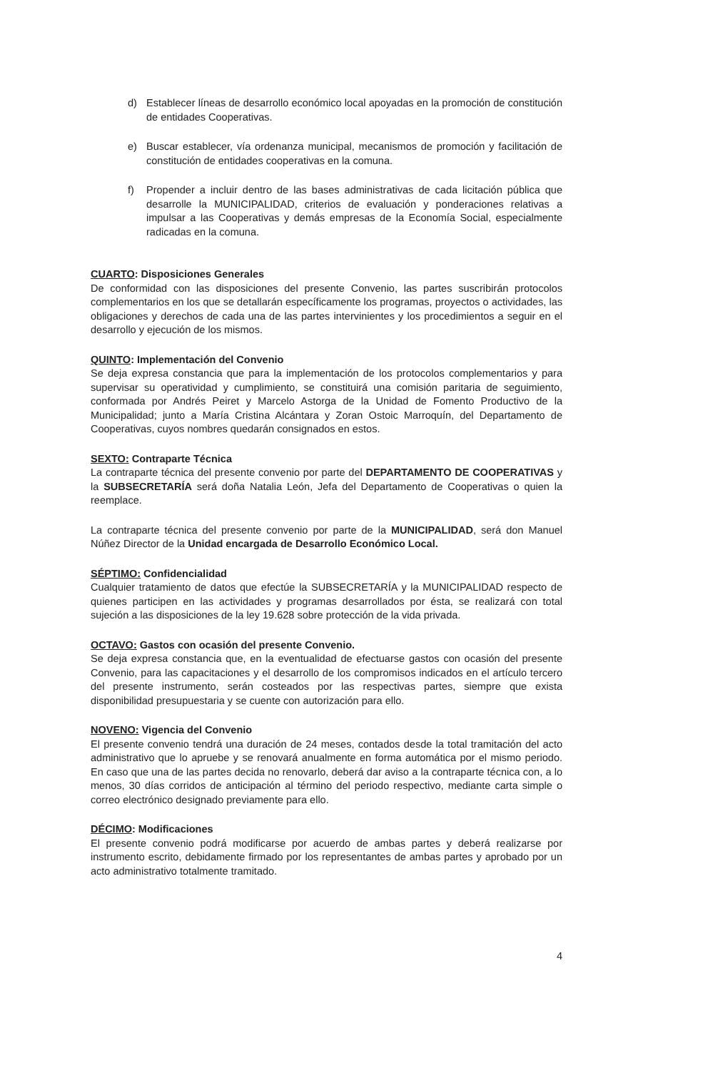d) Establecer líneas de desarrollo económico local apoyadas en la promoción de constitución de entidades Cooperativas.
e) Buscar establecer, vía ordenanza municipal, mecanismos de promoción y facilitación de constitución de entidades cooperativas en la comuna.
f) Propender a incluir dentro de las bases administrativas de cada licitación pública que desarrolle la MUNICIPALIDAD, criterios de evaluación y ponderaciones relativas a impulsar a las Cooperativas y demás empresas de la Economía Social, especialmente radicadas en la comuna.
CUARTO: Disposiciones Generales
De conformidad con las disposiciones del presente Convenio, las partes suscribirán protocolos complementarios en los que se detallarán específicamente los programas, proyectos o actividades, las obligaciones y derechos de cada una de las partes intervinientes y los procedimientos a seguir en el desarrollo y ejecución de los mismos.
QUINTO: Implementación del Convenio
Se deja expresa constancia que para la implementación de los protocolos complementarios y para supervisar su operatividad y cumplimiento, se constituirá una comisión paritaria de seguimiento, conformada por Andrés Peiret y Marcelo Astorga de la Unidad de Fomento Productivo de la Municipalidad; junto a María Cristina Alcántara y Zoran Ostoic Marroquín, del Departamento de Cooperativas, cuyos nombres quedarán consignados en estos.
SEXTO: Contraparte Técnica
La contraparte técnica del presente convenio por parte del DEPARTAMENTO DE COOPERATIVAS y la SUBSECRETARÍA será doña Natalia León, Jefa del Departamento de Cooperativas o quien la reemplace.
La contraparte técnica del presente convenio por parte de la MUNICIPALIDAD, será don Manuel Núñez Director de la Unidad encargada de Desarrollo Económico Local.
SÉPTIMO: Confidencialidad
Cualquier tratamiento de datos que efectúe la SUBSECRETARÍA y la MUNICIPALIDAD respecto de quienes participen en las actividades y programas desarrollados por ésta, se realizará con total sujeción a las disposiciones de la ley 19.628 sobre protección de la vida privada.
OCTAVO: Gastos con ocasión del presente Convenio.
Se deja expresa constancia que, en la eventualidad de efectuarse gastos con ocasión del presente Convenio, para las capacitaciones y el desarrollo de los compromisos indicados en el artículo tercero del presente instrumento, serán costeados por las respectivas partes, siempre que exista disponibilidad presupuestaria y se cuente con autorización para ello.
NOVENO: Vigencia del Convenio
El presente convenio tendrá una duración de 24 meses, contados desde la total tramitación del acto administrativo que lo apruebe y se renovará anualmente en forma automática por el mismo periodo. En caso que una de las partes decida no renovarlo, deberá dar aviso a la contraparte técnica con, a lo menos, 30 días corridos de anticipación al término del periodo respectivo, mediante carta simple o correo electrónico designado previamente para ello.
DÉCIMO: Modificaciones
El presente convenio podrá modificarse por acuerdo de ambas partes y deberá realizarse por instrumento escrito, debidamente firmado por los representantes de ambas partes y aprobado por un acto administrativo totalmente tramitado.
4